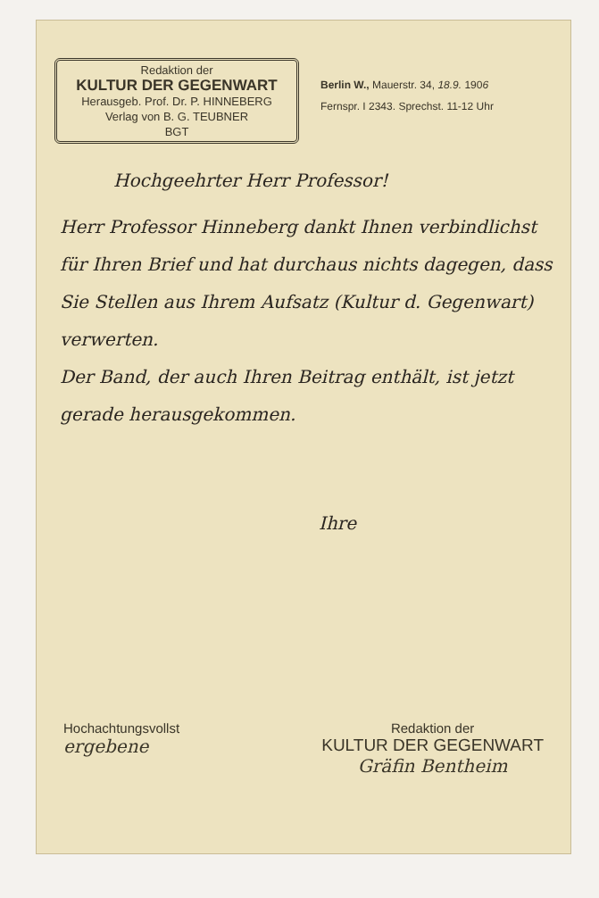Redaktion der
KULTUR DER GEGENWART
Herausgeb. Prof. Dr. P. HINNEBERG
Verlag von B. G. TEUBNER
BGT
Berlin W., Mauerstr. 34, 18.9. 1906
Fernspr. I 2343. Sprechst. 11-12 Uhr
Hochgeehrter Herr Professor!
Herr Professor Hinneberg dankt Ihnen verbindlichst für Ihren Brief und hat durchaus nichts dagegen, dass Sie Stellen aus Ihrem Aufsatz (Kultur d. Gegenwart) verwerten.
Der Band, der auch Ihren Beitrag enthält, ist jetzt gerade herausgekommen.
Ihre
Hochachtungsvollst
ergebene
Redaktion der
KULTUR DER GEGENWART
Gräfin Bentheim